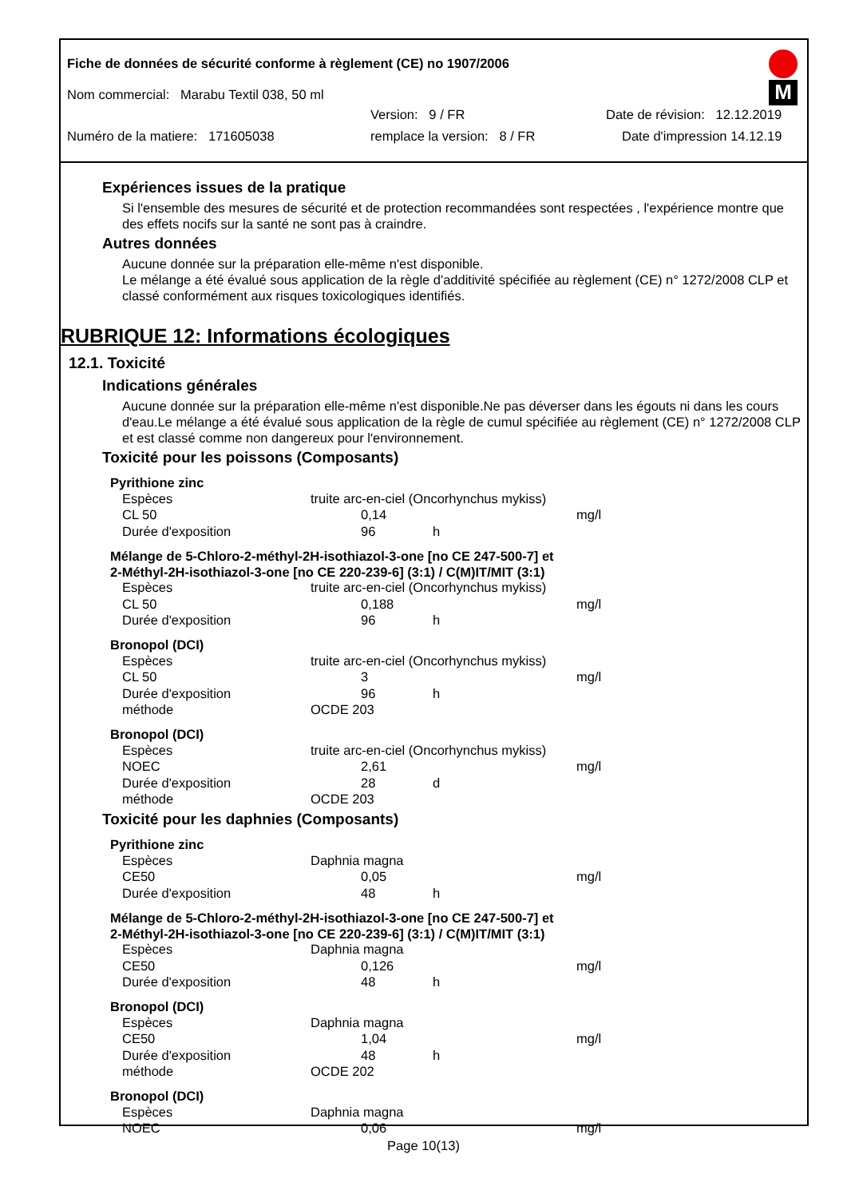Fiche de données de sécurité conforme à règlement (CE) no 1907/2006
Nom commercial: Marabu Textil 038, 50 ml
Version: 9 / FR Date de révision: 12.12.2019
Numéro de la matiere: 171605038 remplace la version: 8 / FR Date d'impression 14.12.19
M
Expériences issues de la pratique
Si l'ensemble des mesures de sécurité et de protection recommandées sont respectées , l'expérience montre que des effets nocifs sur la santé ne sont pas à craindre.
Autres données
Aucune donnée sur la préparation elle-même n'est disponible.
Le mélange a été évalué sous application de la règle d'additivité spécifiée au règlement (CE) n° 1272/2008 CLP et classé conformément aux risques toxicologiques identifiés.
RUBRIQUE 12: Informations écologiques
12.1. Toxicité
Indications générales
Aucune donnée sur la préparation elle-même n'est disponible.Ne pas déverser dans les égouts ni dans les cours d'eau.Le mélange a été évalué sous application de la règle de cumul spécifiée au règlement (CE) n° 1272/2008 CLP et est classé comme non dangereux pour l'environnement.
Toxicité pour les poissons (Composants)
Pyrithione zinc
| Espèces | truite arc-en-ciel (Oncorhynchus mykiss) | | | |
| CL 50 | | 0,14 | | mg/l |
| Durée d'exposition | | 96 | h | |
Mélange de 5-Chloro-2-méthyl-2H-isothiazol-3-one [no CE 247-500-7] et
2-Méthyl-2H-isothiazol-3-one [no CE 220-239-6] (3:1) / C(M)IT/MIT (3:1)
| Espèces | truite arc-en-ciel (Oncorhynchus mykiss) | | | |
| CL 50 | | 0,188 | | mg/l |
| Durée d'exposition | | 96 | h | |
Bronopol (DCI)
| Espèces | truite arc-en-ciel (Oncorhynchus mykiss) | | | |
| CL 50 | | 3 | | mg/l |
| Durée d'exposition | | 96 | h | |
| méthode | OCDE 203 | | | |
Bronopol (DCI)
| Espèces | truite arc-en-ciel (Oncorhynchus mykiss) | | | |
| NOEC | | 2,61 | | mg/l |
| Durée d'exposition | | 28 | d | |
| méthode | OCDE 203 | | | |
Toxicité pour les daphnies (Composants)
Pyrithione zinc
| Espèces | Daphnia magna | | | |
| CE50 | | 0,05 | | mg/l |
| Durée d'exposition | | 48 | h | |
Mélange de 5-Chloro-2-méthyl-2H-isothiazol-3-one [no CE 247-500-7] et
2-Méthyl-2H-isothiazol-3-one [no CE 220-239-6] (3:1) / C(M)IT/MIT (3:1)
| Espèces | Daphnia magna | | | |
| CE50 | | 0,126 | | mg/l |
| Durée d'exposition | | 48 | h | |
Bronopol (DCI)
| Espèces | Daphnia magna | | | |
| CE50 | | 1,04 | | mg/l |
| Durée d'exposition | | 48 | h | |
| méthode | OCDE 202 | | | |
Bronopol (DCI)
| Espèces | Daphnia magna | | | |
| NOEC | | 0,06 | | mg/l |
Page 10(13)